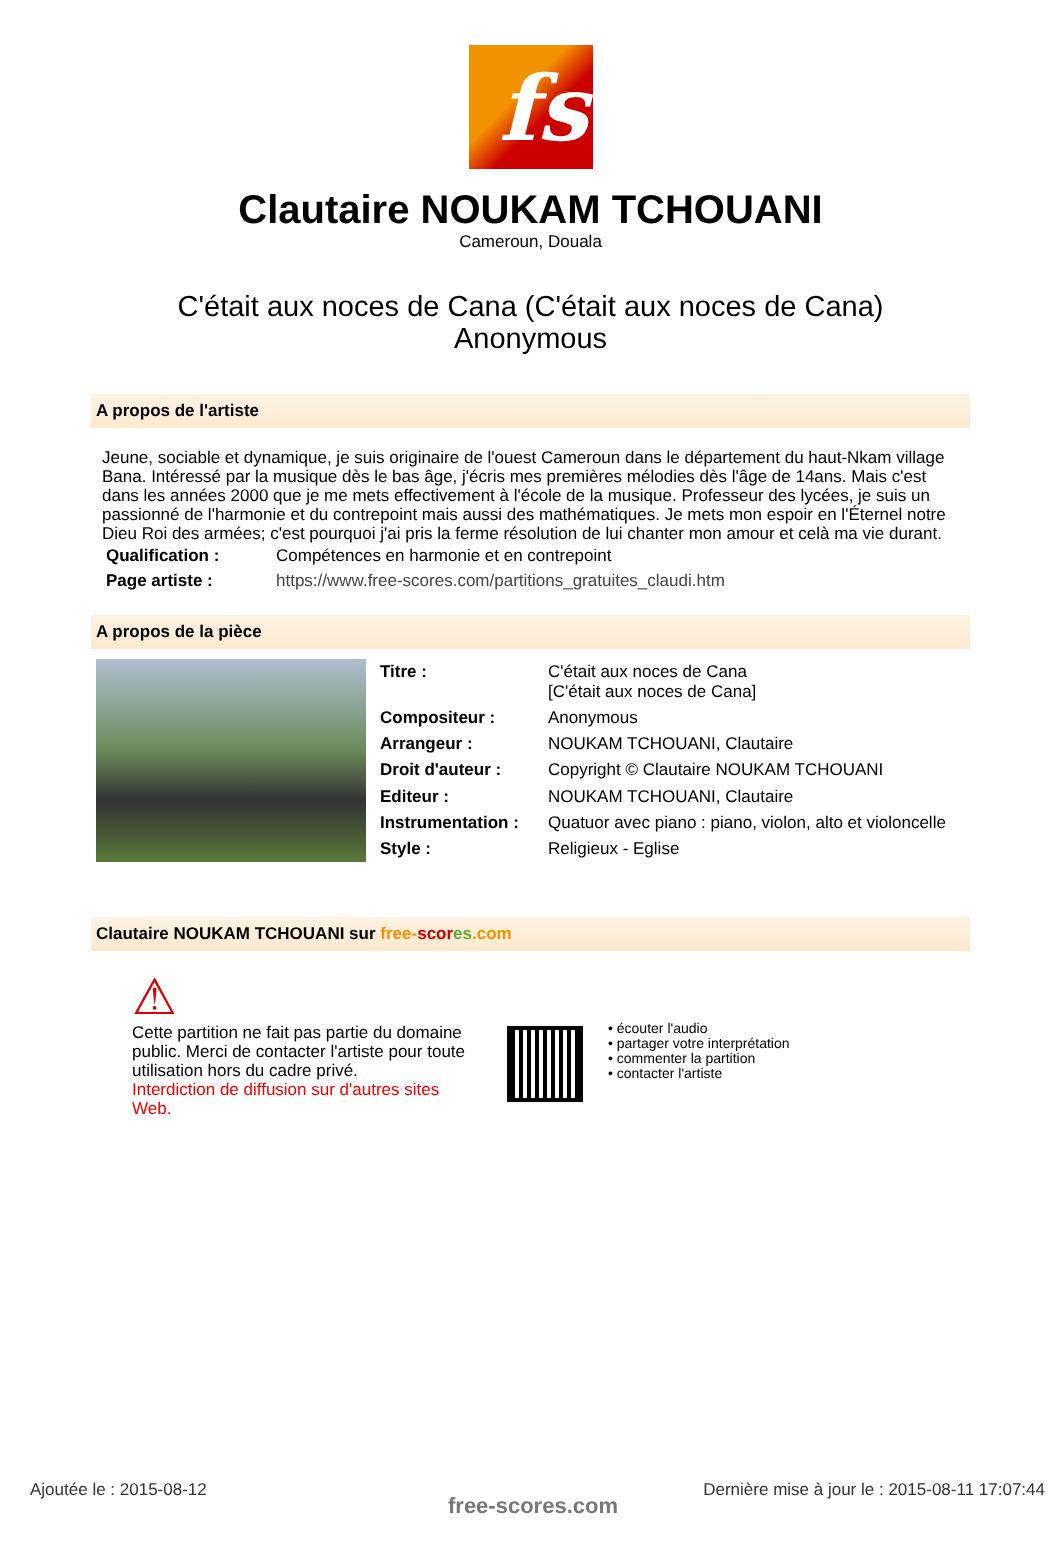fs
Clautaire NOUKAM TCHOUANI
Cameroun, Douala
C'était aux noces de Cana (C'était aux noces de Cana)
Anonymous
A propos de l'artiste
Jeune, sociable et dynamique, je suis originaire de l'ouest Cameroun dans le département du haut-Nkam village Bana. Intéressé par la musique dès le bas âge, j'écris mes premières mélodies dès l'âge de 14ans. Mais c'est dans les années 2000 que je me mets effectivement à l'école de la musique. Professeur des lycées, je suis un passionné de l'harmonie et du contrepoint mais aussi des mathématiques. Je mets mon espoir en l'Éternel notre Dieu Roi des armées; c'est pourquoi j'ai pris la ferme résolution de lui chanter mon amour et celà ma vie durant.
| Qualification : | Compétences en harmonie et en contrepoint |
| Page artiste : | https://www.free-scores.com/partitions_gratuites_claudi.htm |
A propos de la pièce
| Titre : | C'était aux noces de Cana [C'était aux noces de Cana] |
| Compositeur : | Anonymous |
| Arrangeur : | NOUKAM TCHOUANI, Clautaire |
| Droit d'auteur : | Copyright © Clautaire NOUKAM TCHOUANI |
| Editeur : | NOUKAM TCHOUANI, Clautaire |
| Instrumentation : | Quatuor avec piano : piano, violon, alto et violoncelle |
| Style : | Religieux - Eglise |
Clautaire NOUKAM TCHOUANI sur free-scor es.com
⚠
Cette partition ne fait pas partie du domaine public. Merci de contacter l'artiste pour toute utilisation hors du cadre privé.
Interdiction de diffusion sur d'autres sites Web.
• écouter l'audio
• partager votre interprétation
• commenter la partition
• contacter l'artiste
Ajoutée le : 2015-08-12
free-scores.com
Dernière mise à jour le : 2015-08-11 17:07:44